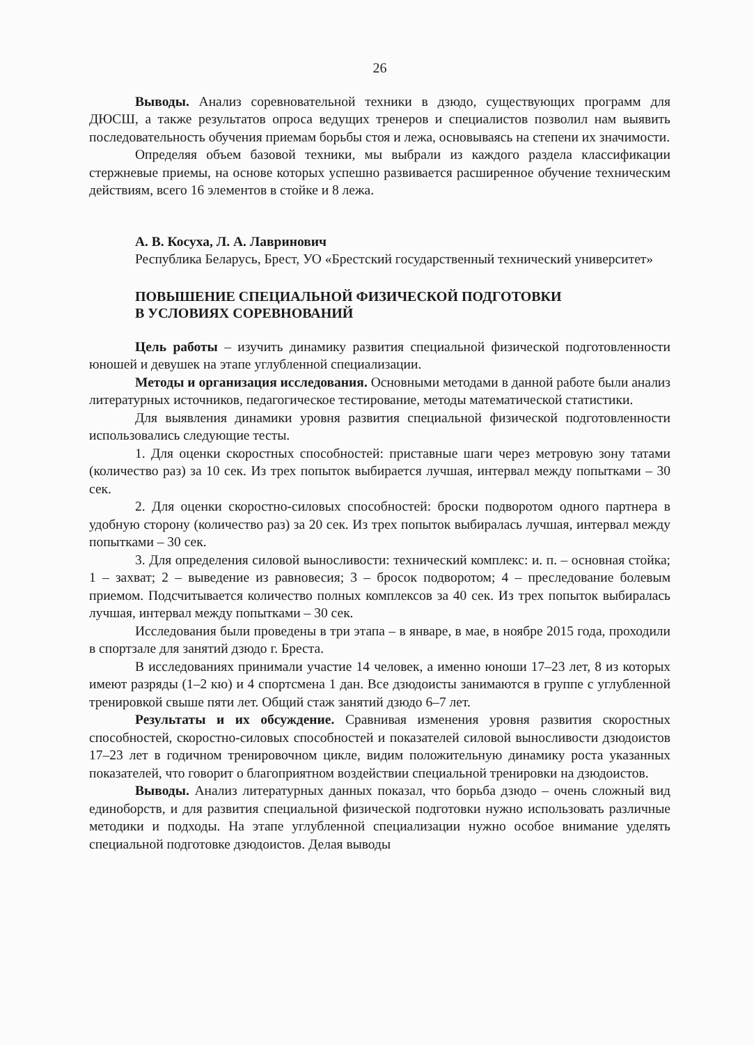26
Выводы. Анализ соревновательной техники в дзюдо, существующих программ для ДЮСШ, а также результатов опроса ведущих тренеров и специалистов позволил нам выявить последовательность обучения приемам борьбы стоя и лежа, основываясь на степени их значимости.
Определяя объем базовой техники, мы выбрали из каждого раздела классификации стержневые приемы, на основе которых успешно развивается расширенное обучение техническим действиям, всего 16 элементов в стойке и 8 лежа.
А. В. Косуха, Л. А. Лавринович
Республика Беларусь, Брест, УО «Брестский государственный технический университет»
ПОВЫШЕНИЕ СПЕЦИАЛЬНОЙ ФИЗИЧЕСКОЙ ПОДГОТОВКИ
В УСЛОВИЯХ СОРЕВНОВАНИЙ
Цель работы – изучить динамику развития специальной физической подготовленности юношей и девушек на этапе углубленной специализации.
Методы и организация исследования. Основными методами в данной работе были анализ литературных источников, педагогическое тестирование, методы математической статистики.
Для выявления динамики уровня развития специальной физической подготовленности использовались следующие тесты.
1. Для оценки скоростных способностей: приставные шаги через метровую зону татами (количество раз) за 10 сек. Из трех попыток выбирается лучшая, интервал между попытками – 30 сек.
2. Для оценки скоростно-силовых способностей: броски подворотом одного партнера в удобную сторону (количество раз) за 20 сек. Из трех попыток выбиралась лучшая, интервал между попытками – 30 сек.
3. Для определения силовой выносливости: технический комплекс: и. п. – основная стойка; 1 – захват; 2 – выведение из равновесия; 3 – бросок подворотом; 4 – преследование болевым приемом. Подсчитывается количество полных комплексов за 40 сек. Из трех попыток выбиралась лучшая, интервал между попытками – 30 сек.
Исследования были проведены в три этапа – в январе, в мае, в ноябре 2015 года, проходили в спортзале для занятий дзюдо г. Бреста.
В исследованиях принимали участие 14 человек, а именно юноши 17–23 лет, 8 из которых имеют разряды (1–2 кю) и 4 спортсмена 1 дан. Все дзюдоисты занимаются в группе с углубленной тренировкой свыше пяти лет. Общий стаж занятий дзюдо 6–7 лет.
Результаты и их обсуждение. Сравнивая изменения уровня развития скоростных способностей, скоростно-силовых способностей и показателей силовой выносливости дзюдоистов 17–23 лет в годичном тренировочном цикле, видим положительную динамику роста указанных показателей, что говорит о благоприятном воздействии специальной тренировки на дзюдоистов.
Выводы. Анализ литературных данных показал, что борьба дзюдо – очень сложный вид единоборств, и для развития специальной физической подготовки нужно использовать различные методики и подходы. На этапе углубленной специализации нужно особое внимание уделять специальной подготовке дзюдоистов. Делая выводы